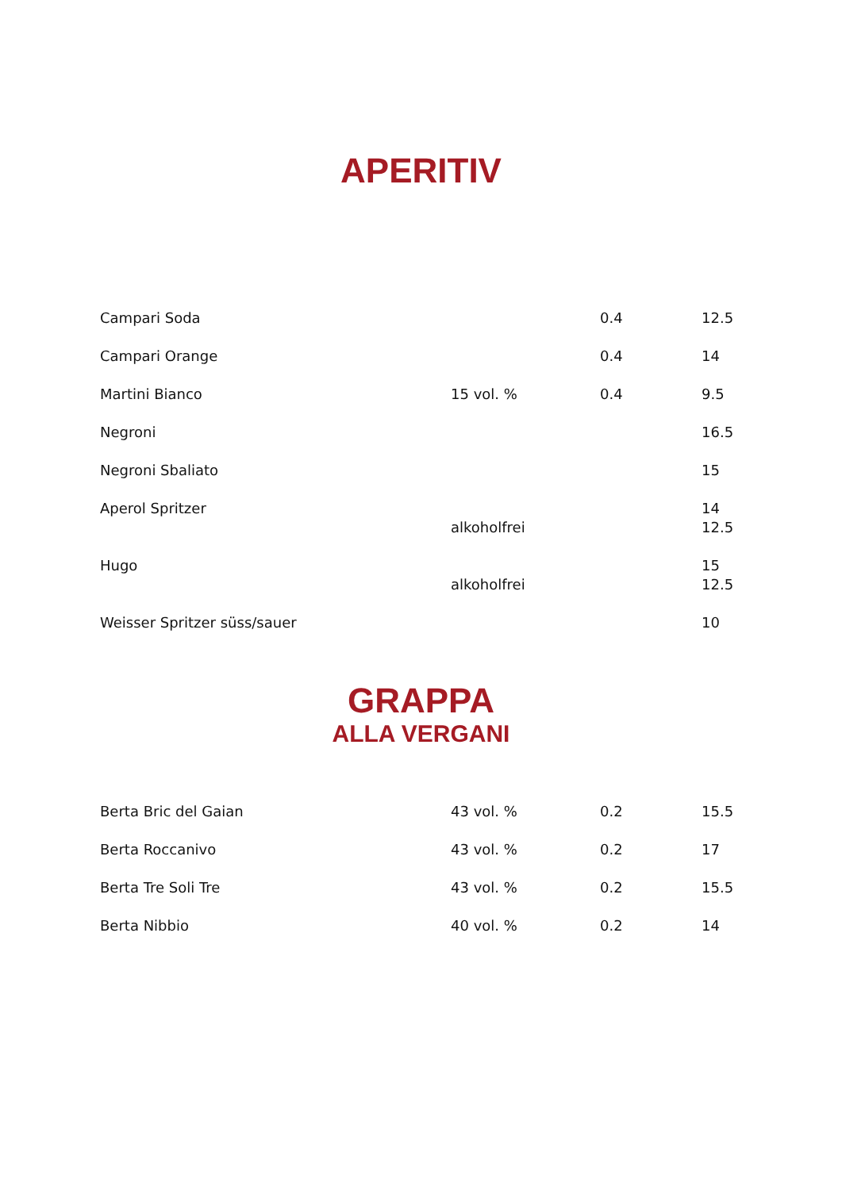APERITIV
| Campari Soda | | 0.4 | 12.5 |
| Campari Orange | | 0.4 | 14 |
| Martini Bianco | 15 vol. % | 0.4 | 9.5 |
| Negroni | | | 16.5 |
| Negroni Sbaliato | | | 15 |
| Aperol Spritzer | | | 14 |
| | alkoholfrei | | 12.5 |
| Hugo | | | 15 |
| | alkoholfrei | | 12.5 |
| Weisser Spritzer süss/sauer | | | 10 |
GRAPPA
ALLA VERGANI
| Berta Bric del Gaian | 43 vol. % | 0.2 | 15.5 |
| Berta Roccanivo | 43 vol. % | 0.2 | 17 |
| Berta Tre Soli Tre | 43 vol. % | 0.2 | 15.5 |
| Berta Nibbio | 40 vol. % | 0.2 | 14 |